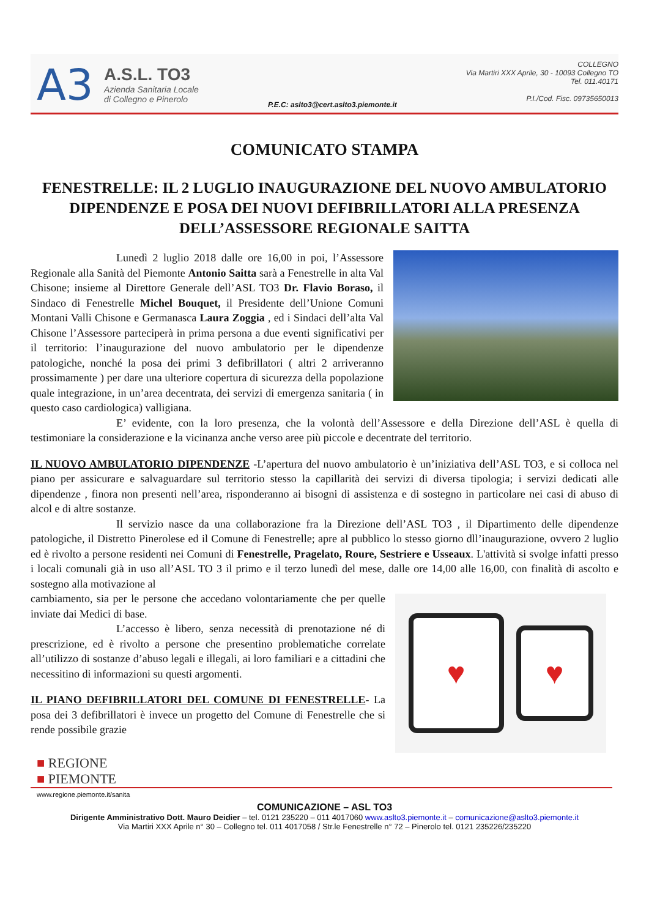A3
A.S.L. TO3
Azienda Sanitaria Locale
di Collegno e Pinerolo
P.E.C: aslto3@cert.aslto3.piemonte.it
COLLEGNO
Via Martiri XXX Aprile, 30 - 10093 Collegno TO
Tel. 011.40171
P.I./Cod. Fisc. 09735650013
COMUNICATO STAMPA
FENESTRELLE: IL 2 LUGLIO INAUGURAZIONE DEL NUOVO AMBULATORIO DIPENDENZE E POSA DEI NUOVI DEFIBRILLATORI ALLA PRESENZA DELL’ASSESSORE REGIONALE SAITTA
Lunedì 2 luglio 2018 dalle ore 16,00 in poi, l’Assessore Regionale alla Sanità del Piemonte Antonio Saitta sarà a Fenestrelle in alta Val Chisone; insieme al Direttore Generale dell’ASL TO3 Dr. Flavio Boraso, il Sindaco di Fenestrelle Michel Bouquet, il Presidente dell’Unione Comuni Montani Valli Chisone e Germanasca Laura Zoggia , ed i Sindaci dell’alta Val Chisone l’Assessore parteciperà in prima persona a due eventi significativi per il territorio: l’inaugurazione del nuovo ambulatorio per le dipendenze patologiche, nonché la posa dei primi 3 defibrillatori ( altri 2 arriveranno prossimamente ) per dare una ulteriore copertura di sicurezza della popolazione quale integrazione, in un’area decentrata, dei servizi di emergenza sanitaria ( in questo caso cardiologica) valligiana.
E’ evidente, con la loro presenza, che la volontà dell’Assessore e della Direzione dell’ASL è quella di testimoniare la considerazione e la vicinanza anche verso aree più piccole e decentrate del territorio.
IL NUOVO AMBULATORIO DIPENDENZE -L’apertura del nuovo ambulatorio è un’iniziativa dell’ASL TO3, e si colloca nel piano per assicurare e salvaguardare sul territorio stesso la capillarità dei servizi di diversa tipologia; i servizi dedicati alle dipendenze , finora non presenti nell’area, risponderanno ai bisogni di assistenza e di sostegno in particolare nei casi di abuso di alcol e di altre sostanze.
Il servizio nasce da una collaborazione fra la Direzione dell’ASL TO3 , il Dipartimento delle dipendenze patologiche, il Distretto Pinerolese ed il Comune di Fenestrelle; apre al pubblico lo stesso giorno dll’inaugurazione, ovvero 2 luglio ed è rivolto a persone residenti nei Comuni di Fenestrelle, Pragelato, Roure, Sestriere e Usseaux. L'attività si svolge infatti presso i locali comunali già in uso all’ASL TO 3 il primo e il terzo lunedì del mese, dalle ore 14,00 alle 16,00, con finalità di ascolto e sostegno alla motivazione al
♥
♥
cambiamento, sia per le persone che accedano volontariamente che per quelle inviate dai Medici di base.
L’accesso è libero, senza necessità di prenotazione né di prescrizione, ed è rivolto a persone che presentino problematiche correlate all’utilizzo di sostanze d’abuso legali e illegali, ai loro familiari e a cittadini che necessitino di informazioni su questi argomenti.
IL PIANO DEFIBRILLATORI DEL COMUNE DI FENESTRELLE- La posa dei 3 defibrillatori è invece un progetto del Comune di Fenestrelle che si rende possibile grazie
■ REGIONE
■ PIEMONTE
www.regione.piemonte.it/sanita
COMUNICAZIONE – ASL TO3
Dirigente Amministrativo Dott. Mauro Deidier – tel. 0121 235220 – 011 4017060 www.aslto3.piemonte.it – comunicazione@aslto3.piemonte.it
Via Martiri XXX Aprile n° 30 – Collegno tel. 011 4017058 / Str.le Fenestrelle n° 72 – Pinerolo tel. 0121 235226/235220